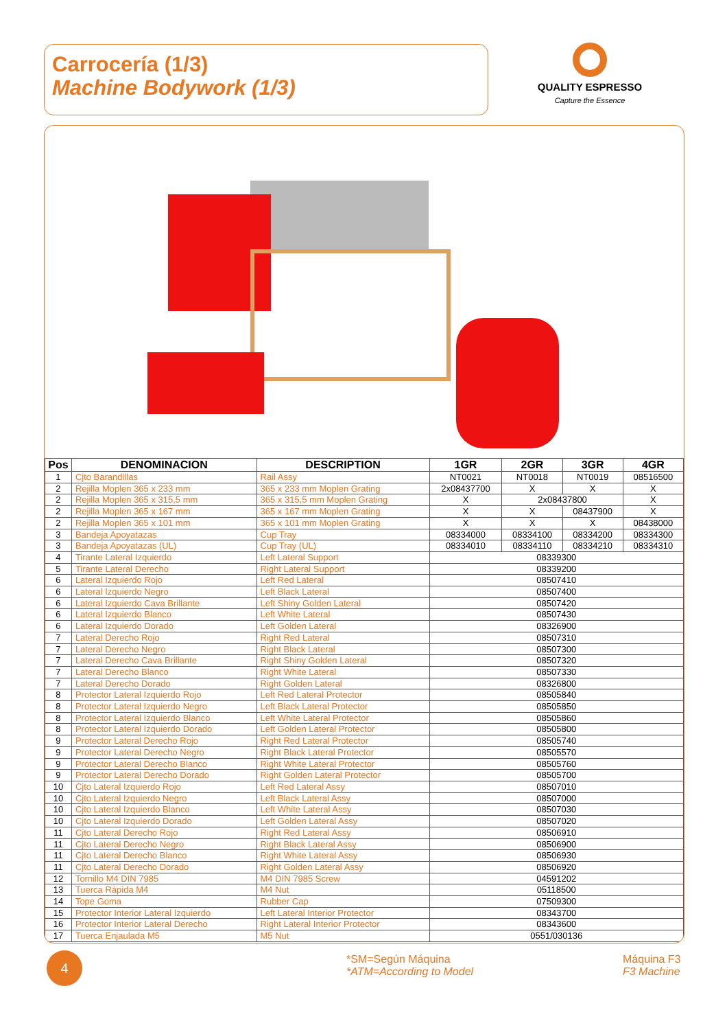Carrocería (1/3)
Machine Bodywork (1/3)
QUALITY ESPRESSO
Capture the Essence
| Pos | DENOMINACION | DESCRIPTION | 1GR | 2GR | 3GR | 4GR |
| --- | --- | --- | --- | --- | --- | --- |
| 1 | Cjto Barandillas | Rail Assy | NT0021 | NT0018 | NT0019 | 08516500 |
| 2 | Rejilla Moplen 365 x 233 mm | 365 x 233 mm Moplen Grating | 2x08437700 | X | X | X |
| 2 | Rejilla Moplen 365 x 315,5 mm | 365 x 315,5 mm Moplen Grating | X | 2x08437800 | | X |
| 2 | Rejilla Moplen 365 x 167 mm | 365 x 167 mm Moplen Grating | X | X | 08437900 | X |
| 2 | Rejilla Moplen 365 x 101 mm | 365 x 101 mm Moplen Grating | X | X | X | 08438000 |
| 3 | Bandeja Apoyatazas | Cup Tray | 08334000 | 08334100 | 08334200 | 08334300 |
| 3 | Bandeja Apoyatazas (UL) | Cup Tray (UL) | 08334010 | 08334110 | 08334210 | 08334310 |
| 4 | Tirante Lateral Izquierdo | Left Lateral Support | 08339300 | | | |
| 5 | Tirante Lateral Derecho | Right Lateral Support | 08339200 | | | |
| 6 | Lateral Izquierdo Rojo | Left Red Lateral | 08507410 | | | |
| 6 | Lateral Izquierdo Negro | Left Black Lateral | 08507400 | | | |
| 6 | Lateral Izquierdo Cava Brillante | Left Shiny Golden Lateral | 08507420 | | | |
| 6 | Lateral Izquierdo Blanco | Left White Lateral | 08507430 | | | |
| 6 | Lateral Izquierdo Dorado | Left Golden Lateral | 08326900 | | | |
| 7 | Lateral Derecho Rojo | Right Red Lateral | 08507310 | | | |
| 7 | Lateral Derecho Negro | Right Black Lateral | 08507300 | | | |
| 7 | Lateral Derecho Cava Brillante | Right Shiny Golden Lateral | 08507320 | | | |
| 7 | Lateral Derecho Blanco | Right White Lateral | 08507330 | | | |
| 7 | Lateral Derecho Dorado | Right Golden Lateral | 08326800 | | | |
| 8 | Protector Lateral Izquierdo Rojo | Left Red Lateral Protector | 08505840 | | | |
| 8 | Protector Lateral Izquierdo Negro | Left Black Lateral Protector | 08505850 | | | |
| 8 | Protector Lateral Izquierdo Blanco | Left White Lateral Protector | 08505860 | | | |
| 8 | Protector Lateral Izquierdo Dorado | Left Golden Lateral Protector | 08505800 | | | |
| 9 | Protector Lateral Derecho Rojo | Right Red Lateral Protector | 08505740 | | | |
| 9 | Protector Lateral Derecho Negro | Right Black Lateral Protector | 08505570 | | | |
| 9 | Protector Lateral Derecho Blanco | Right White Lateral Protector | 08505760 | | | |
| 9 | Protector Lateral Derecho Dorado | Right Golden Lateral Protector | 08505700 | | | |
| 10 | Cjto Lateral Izquierdo Rojo | Left Red Lateral Assy | 08507010 | | | |
| 10 | Cjto Lateral Izquierdo Negro | Left Black Lateral Assy | 08507000 | | | |
| 10 | Cjto Lateral Izquierdo Blanco | Left White Lateral Assy | 08507030 | | | |
| 10 | Cjto Lateral Izquierdo Dorado | Left Golden Lateral Assy | 08507020 | | | |
| 11 | Cjto Lateral Derecho Rojo | Right Red Lateral Assy | 08506910 | | | |
| 11 | Cjto Lateral Derecho Negro | Right Black Lateral Assy | 08506900 | | | |
| 11 | Cjto Lateral Derecho Blanco | Right White Lateral Assy | 08506930 | | | |
| 11 | Cjto Lateral Derecho Dorado | Right Golden Lateral Assy | 08506920 | | | |
| 12 | Tornillo M4 DIN 7985 | M4 DIN 7985 Screw | 04591202 | | | |
| 13 | Tuerca Rápida M4 | M4 Nut | 05118500 | | | |
| 14 | Tope Goma | Rubber Cap | 07509300 | | | |
| 15 | Protector Interior Lateral Izquierdo | Left Lateral Interior Protector | 08343700 | | | |
| 16 | Protector Interior Lateral Derecho | Right Lateral Interior Protector | 08343600 | | | |
| 17 | Tuerca Enjaulada M5 | M5 Nut | 0551/030136 | | | |
4
*SM=Según Máquina
*ATM=According to Model
Máquina F3
F3 Machine